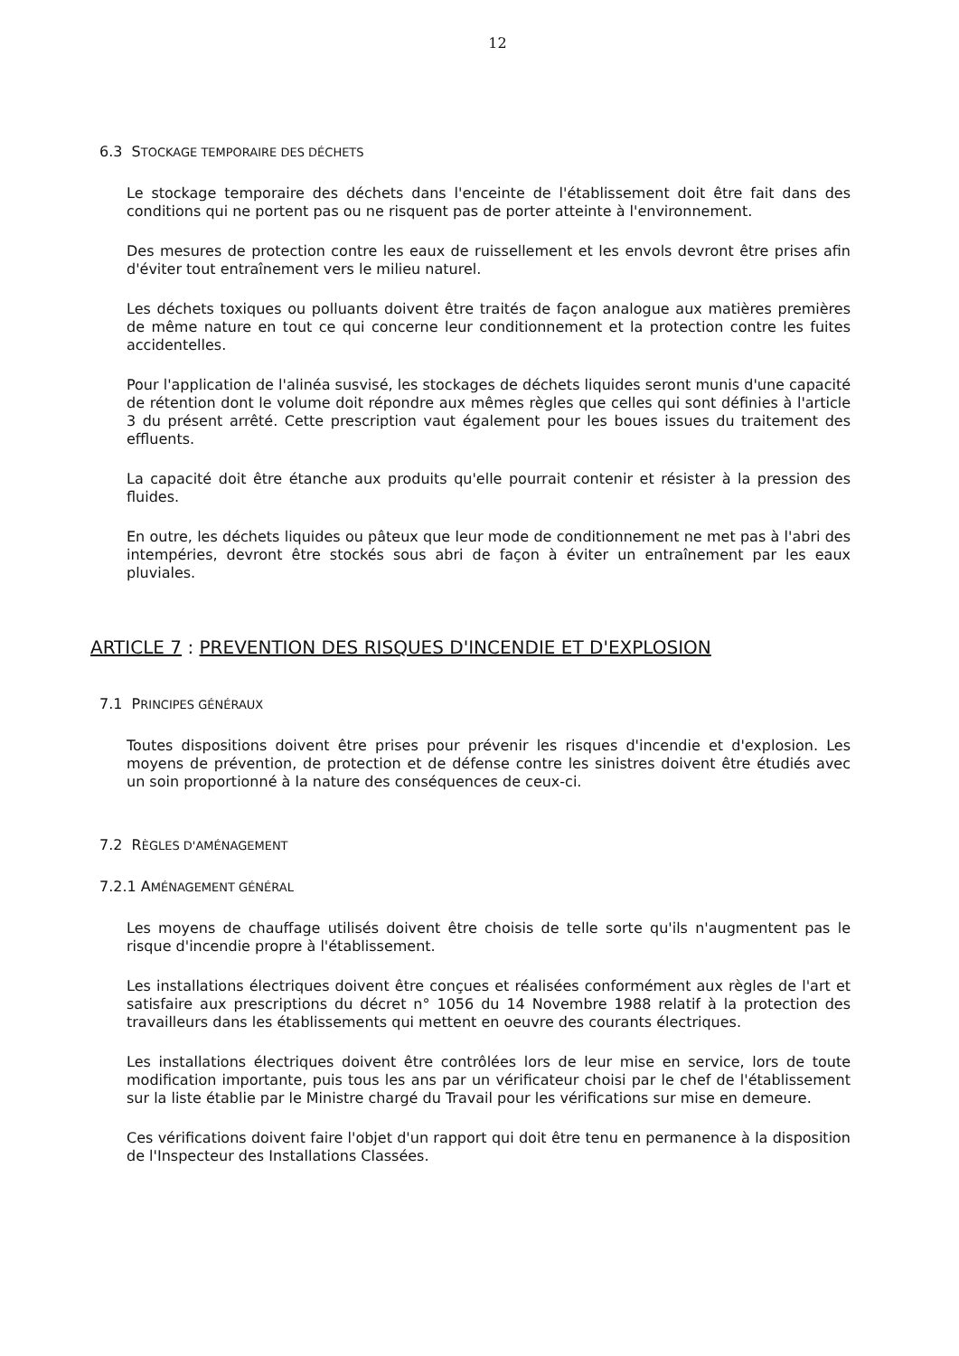12
6.3 STOCKAGE TEMPORAIRE DES DÉCHETS
Le stockage temporaire des déchets dans l'enceinte de l'établissement doit être fait dans des conditions qui ne portent pas ou ne risquent pas de porter atteinte à l'environnement.
Des mesures de protection contre les eaux de ruissellement et les envols devront être prises afin d'éviter tout entraînement vers le milieu naturel.
Les déchets toxiques ou polluants doivent être traités de façon analogue aux matières premières de même nature en tout ce qui concerne leur conditionnement et la protection contre les fuites accidentelles.
Pour l'application de l'alinéa susvisé, les stockages de déchets liquides seront munis d'une capacité de rétention dont le volume doit répondre aux mêmes règles que celles qui sont définies à l'article 3 du présent arrêté. Cette prescription vaut également pour les boues issues du traitement des effluents.
La capacité doit être étanche aux produits qu'elle pourrait contenir et résister à la pression des fluides.
En outre, les déchets liquides ou pâteux que leur mode de conditionnement ne met pas à l'abri des intempéries, devront être stockés sous abri de façon à éviter un entraînement par les eaux pluviales.
ARTICLE 7 : PREVENTION DES RISQUES D'INCENDIE ET D'EXPLOSION
7.1 PRINCIPES GÉNÉRAUX
Toutes dispositions doivent être prises pour prévenir les risques d'incendie et d'explosion. Les moyens de prévention, de protection et de défense contre les sinistres doivent être étudiés avec un soin proportionné à la nature des conséquences de ceux-ci.
7.2 RÈGLES D'AMÉNAGEMENT
7.2.1 AMÉNAGEMENT GÉNÉRAL
Les moyens de chauffage utilisés doivent être choisis de telle sorte qu'ils n'augmentent pas le risque d'incendie propre à l'établissement.
Les installations électriques doivent être conçues et réalisées conformément aux règles de l'art et satisfaire aux prescriptions du décret n° 1056 du 14 Novembre 1988 relatif à la protection des travailleurs dans les établissements qui mettent en oeuvre des courants électriques.
Les installations électriques doivent être contrôlées lors de leur mise en service, lors de toute modification importante, puis tous les ans par un vérificateur choisi par le chef de l'établissement sur la liste établie par le Ministre chargé du Travail pour les vérifications sur mise en demeure.
Ces vérifications doivent faire l'objet d'un rapport qui doit être tenu en permanence à la disposition de l'Inspecteur des Installations Classées.